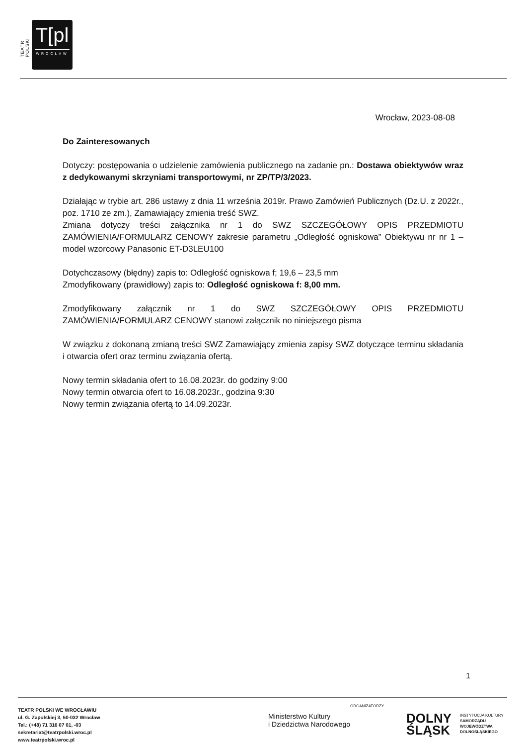TEATR POLSKI
T[pl
WROCŁAW
Wrocław, 2023-08-08
Do Zainteresowanych
Dotyczy: postępowania o udzielenie zamówienia publicznego na zadanie pn.: Dostawa obiektywów wraz z dedykowanymi skrzyniami transportowymi, nr ZP/TP/3/2023.
Działając w trybie art. 286 ustawy z dnia 11 września 2019r. Prawo Zamówień Publicznych (Dz.U. z 2022r., poz. 1710 ze zm.), Zamawiający zmienia treść SWZ.
Zmiana dotyczy treści załącznika nr 1 do SWZ SZCZEGÓŁOWY OPIS PRZEDMIOTU ZAMÓWIENIA/FORMULARZ CENOWY zakresie parametru „Odległość ogniskowa” Obiektywu nr nr 1 – model wzorcowy Panasonic ET-D3LEU100
Dotychczasowy (błędny) zapis to: Odległość ogniskowa f; 19,6 – 23,5 mm
Zmodyfikowany (prawidłowy) zapis to: Odległość ogniskowa f: 8,00 mm.
Zmodyfikowany załącznik nr 1 do SWZ SZCZEGÓŁOWY OPIS PRZEDMIOTU ZAMÓWIENIA/FORMULARZ CENOWY stanowi załącznik no niniejszego pisma
W związku z dokonaną zmianą treści SWZ Zamawiający zmienia zapisy SWZ dotyczące terminu składania i otwarcia ofert oraz terminu związania ofertą.
Nowy termin składania ofert to 16.08.2023r. do godziny 9:00
Nowy termin otwarcia ofert to 16.08.2023r., godzina 9:30
Nowy termin związania ofertą to 14.09.2023r.
1
TEATR POLSKI WE WROCŁAWIU
ul. G. Zapolskiej 3, 50-032 Wrocław
Tel.: (+48) 71 316 07 01, -03
sekretariat@teatrpolski.wroc.pl
www.teatrpolski.wroc.pl
ORGANIZATORZY
Ministerstwo Kultury
i Dziedzictwa Narodowego
DOLNY
ŚLĄSK
INSTYTUCJA KULTURY
SAMORZĄDU
WOJEWÓDZTWA
DOLNOŚLĄSKIEGO